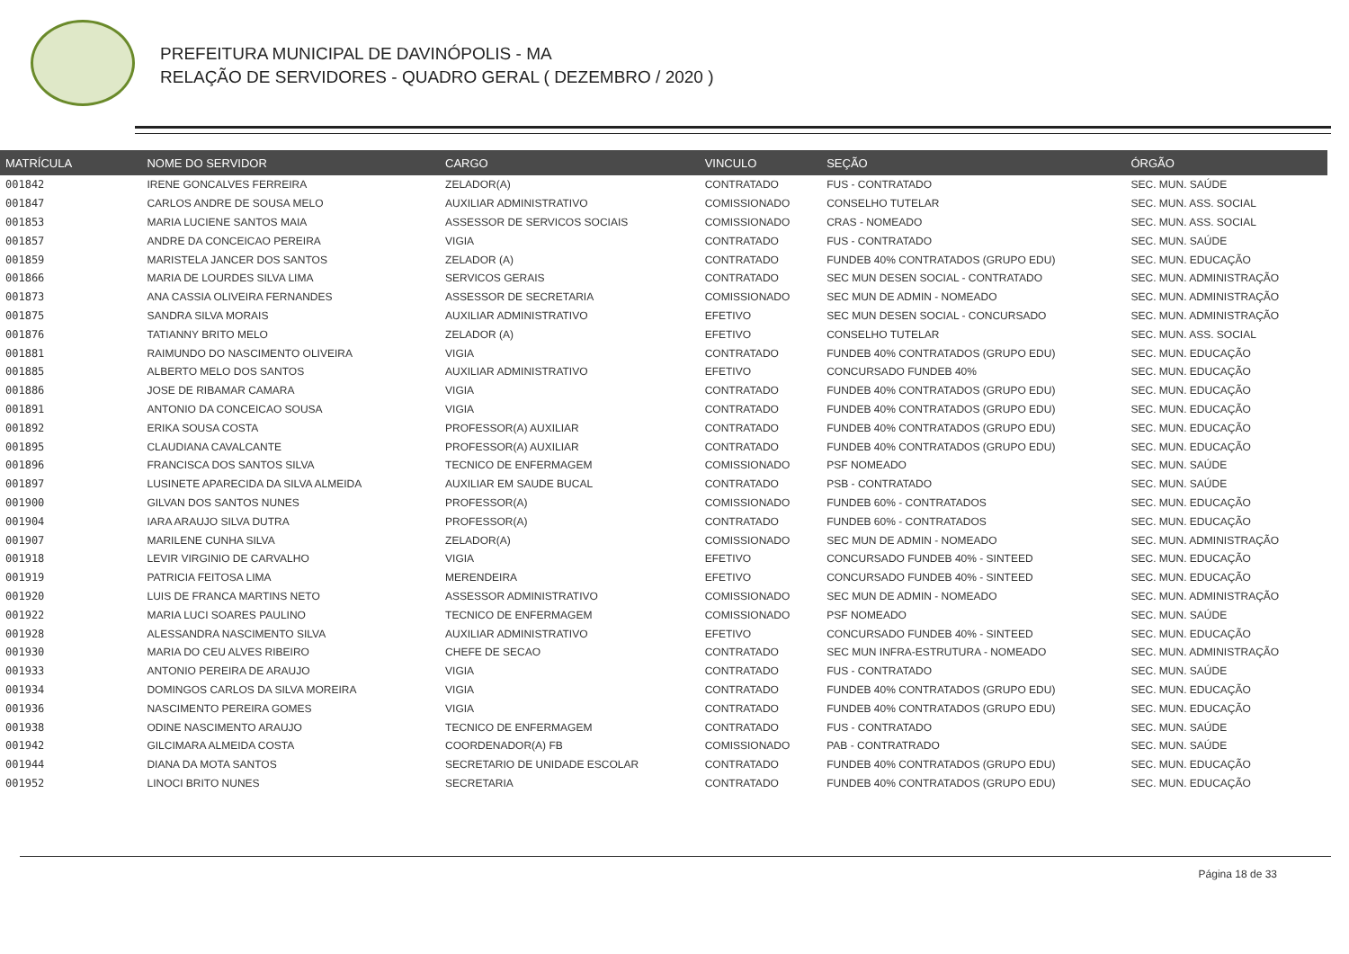PREFEITURA MUNICIPAL DE DAVINÓPOLIS - MA
RELAÇÃO DE SERVIDORES - QUADRO GERAL ( DEZEMBRO / 2020 )
| MATRÍCULA | NOME DO SERVIDOR | CARGO | VINCULO | SEÇÃO | ÓRGÃO |
| --- | --- | --- | --- | --- | --- |
| 001842 | IRENE GONCALVES FERREIRA | ZELADOR(A) | CONTRATADO | FUS - CONTRATADO | SEC. MUN. SAÚDE |
| 001847 | CARLOS ANDRE DE SOUSA MELO | AUXILIAR ADMINISTRATIVO | COMISSIONADO | CONSELHO TUTELAR | SEC. MUN. ASS. SOCIAL |
| 001853 | MARIA LUCIENE SANTOS MAIA | ASSESSOR DE SERVICOS SOCIAIS | COMISSIONADO | CRAS - NOMEADO | SEC. MUN. ASS. SOCIAL |
| 001857 | ANDRE DA CONCEICAO PEREIRA | VIGIA | CONTRATADO | FUS - CONTRATADO | SEC. MUN. SAÚDE |
| 001859 | MARISTELA JANCER DOS SANTOS | ZELADOR (A) | CONTRATADO | FUNDEB 40% CONTRATADOS (GRUPO EDU) | SEC. MUN. EDUCAÇÃO |
| 001866 | MARIA DE LOURDES SILVA LIMA | SERVICOS GERAIS | CONTRATADO | SEC MUN DESEN SOCIAL - CONTRATADO | SEC. MUN. ADMINISTRAÇÃO |
| 001873 | ANA CASSIA OLIVEIRA FERNANDES | ASSESSOR DE SECRETARIA | COMISSIONADO | SEC MUN DE ADMIN - NOMEADO | SEC. MUN. ADMINISTRAÇÃO |
| 001875 | SANDRA SILVA MORAIS | AUXILIAR ADMINISTRATIVO | EFETIVO | SEC MUN DESEN SOCIAL - CONCURSADO | SEC. MUN. ADMINISTRAÇÃO |
| 001876 | TATIANNY BRITO MELO | ZELADOR (A) | EFETIVO | CONSELHO TUTELAR | SEC. MUN. ASS. SOCIAL |
| 001881 | RAIMUNDO DO NASCIMENTO OLIVEIRA | VIGIA | CONTRATADO | FUNDEB 40% CONTRATADOS (GRUPO EDU) | SEC. MUN. EDUCAÇÃO |
| 001885 | ALBERTO MELO DOS SANTOS | AUXILIAR ADMINISTRATIVO | EFETIVO | CONCURSADO FUNDEB 40% | SEC. MUN. EDUCAÇÃO |
| 001886 | JOSE DE RIBAMAR CAMARA | VIGIA | CONTRATADO | FUNDEB 40% CONTRATADOS (GRUPO EDU) | SEC. MUN. EDUCAÇÃO |
| 001891 | ANTONIO DA CONCEICAO SOUSA | VIGIA | CONTRATADO | FUNDEB 40% CONTRATADOS (GRUPO EDU) | SEC. MUN. EDUCAÇÃO |
| 001892 | ERIKA SOUSA COSTA | PROFESSOR(A) AUXILIAR | CONTRATADO | FUNDEB 40% CONTRATADOS (GRUPO EDU) | SEC. MUN. EDUCAÇÃO |
| 001895 | CLAUDIANA CAVALCANTE | PROFESSOR(A) AUXILIAR | CONTRATADO | FUNDEB 40% CONTRATADOS (GRUPO EDU) | SEC. MUN. EDUCAÇÃO |
| 001896 | FRANCISCA DOS SANTOS SILVA | TECNICO DE ENFERMAGEM | COMISSIONADO | PSF NOMEADO | SEC. MUN. SAÚDE |
| 001897 | LUSINETE APARECIDA DA SILVA ALMEIDA | AUXILIAR EM SAUDE BUCAL | CONTRATADO | PSB - CONTRATADO | SEC. MUN. SAÚDE |
| 001900 | GILVAN DOS SANTOS NUNES | PROFESSOR(A) | COMISSIONADO | FUNDEB 60% - CONTRATADOS | SEC. MUN. EDUCAÇÃO |
| 001904 | IARA ARAUJO SILVA DUTRA | PROFESSOR(A) | CONTRATADO | FUNDEB 60% - CONTRATADOS | SEC. MUN. EDUCAÇÃO |
| 001907 | MARILENE CUNHA SILVA | ZELADOR(A) | COMISSIONADO | SEC MUN DE ADMIN - NOMEADO | SEC. MUN. ADMINISTRAÇÃO |
| 001918 | LEVIR VIRGINIO DE CARVALHO | VIGIA | EFETIVO | CONCURSADO FUNDEB 40% - SINTEED | SEC. MUN. EDUCAÇÃO |
| 001919 | PATRICIA FEITOSA LIMA | MERENDEIRA | EFETIVO | CONCURSADO FUNDEB 40% - SINTEED | SEC. MUN. EDUCAÇÃO |
| 001920 | LUIS DE FRANCA MARTINS NETO | ASSESSOR ADMINISTRATIVO | COMISSIONADO | SEC MUN DE ADMIN - NOMEADO | SEC. MUN. ADMINISTRAÇÃO |
| 001922 | MARIA LUCI SOARES PAULINO | TECNICO DE ENFERMAGEM | COMISSIONADO | PSF NOMEADO | SEC. MUN. SAÚDE |
| 001928 | ALESSANDRA NASCIMENTO SILVA | AUXILIAR ADMINISTRATIVO | EFETIVO | CONCURSADO FUNDEB 40% - SINTEED | SEC. MUN. EDUCAÇÃO |
| 001930 | MARIA DO CEU ALVES RIBEIRO | CHEFE DE SECAO | CONTRATADO | SEC MUN INFRA-ESTRUTURA - NOMEADO | SEC. MUN. ADMINISTRAÇÃO |
| 001933 | ANTONIO PEREIRA DE ARAUJO | VIGIA | CONTRATADO | FUS - CONTRATADO | SEC. MUN. SAÚDE |
| 001934 | DOMINGOS CARLOS DA SILVA MOREIRA | VIGIA | CONTRATADO | FUNDEB 40% CONTRATADOS (GRUPO EDU) | SEC. MUN. EDUCAÇÃO |
| 001936 | NASCIMENTO PEREIRA GOMES | VIGIA | CONTRATADO | FUNDEB 40% CONTRATADOS (GRUPO EDU) | SEC. MUN. EDUCAÇÃO |
| 001938 | ODINE NASCIMENTO ARAUJO | TECNICO DE ENFERMAGEM | CONTRATADO | FUS - CONTRATADO | SEC. MUN. SAÚDE |
| 001942 | GILCIMARA ALMEIDA COSTA | COORDENADOR(A) FB | COMISSIONADO | PAB - CONTRATRADO | SEC. MUN. SAÚDE |
| 001944 | DIANA DA MOTA SANTOS | SECRETARIO DE UNIDADE ESCOLAR | CONTRATADO | FUNDEB 40% CONTRATADOS (GRUPO EDU) | SEC. MUN. EDUCAÇÃO |
| 001952 | LINOCI BRITO NUNES | SECRETARIA | CONTRATADO | FUNDEB 40% CONTRATADOS (GRUPO EDU) | SEC. MUN. EDUCAÇÃO |
Página 18 de 33